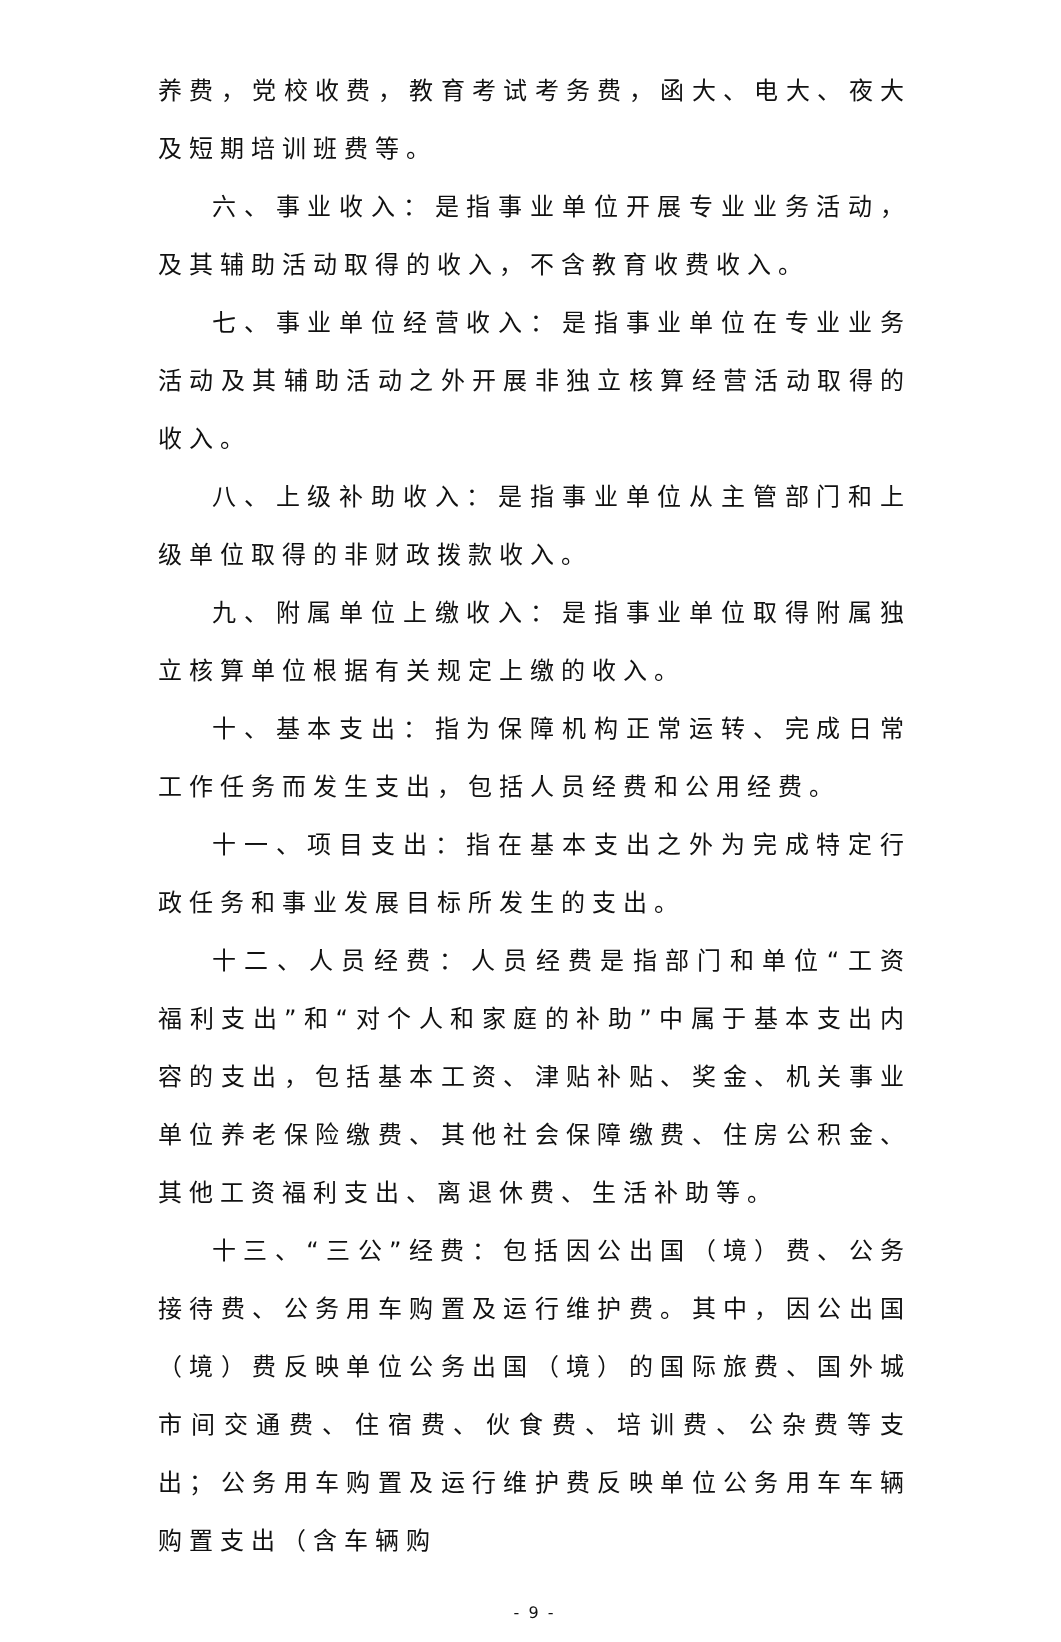养费，党校收费，教育考试考务费，函大、电大、夜大及短期培训班费等。
六、事业收入：是指事业单位开展专业业务活动，及其辅助活动取得的收入，不含教育收费收入。
七、事业单位经营收入：是指事业单位在专业业务活动及其辅助活动之外开展非独立核算经营活动取得的收入。
八、上级补助收入：是指事业单位从主管部门和上级单位取得的非财政拨款收入。
九、附属单位上缴收入：是指事业单位取得附属独立核算单位根据有关规定上缴的收入。
十、基本支出：指为保障机构正常运转、完成日常工作任务而发生支出，包括人员经费和公用经费。
十一、项目支出：指在基本支出之外为完成特定行政任务和事业发展目标所发生的支出。
十二、人员经费：人员经费是指部门和单位“工资福利支出”和“对个人和家庭的补助”中属于基本支出内容的支出，包括基本工资、津贴补贴、奖金、机关事业单位养老保险缴费、其他社会保障缴费、住房公积金、其他工资福利支出、离退休费、生活补助等。
十三、“三公”经费：包括因公出国（境）费、公务接待费、公务用车购置及运行维护费。其中，因公出国（境）费反映单位公务出国（境）的国际旅费、国外城市间交通费、住宿费、伙食费、培训费、公杂费等支出；公务用车购置及运行维护费反映单位公务用车车辆购置支出（含车辆购
- 9 -